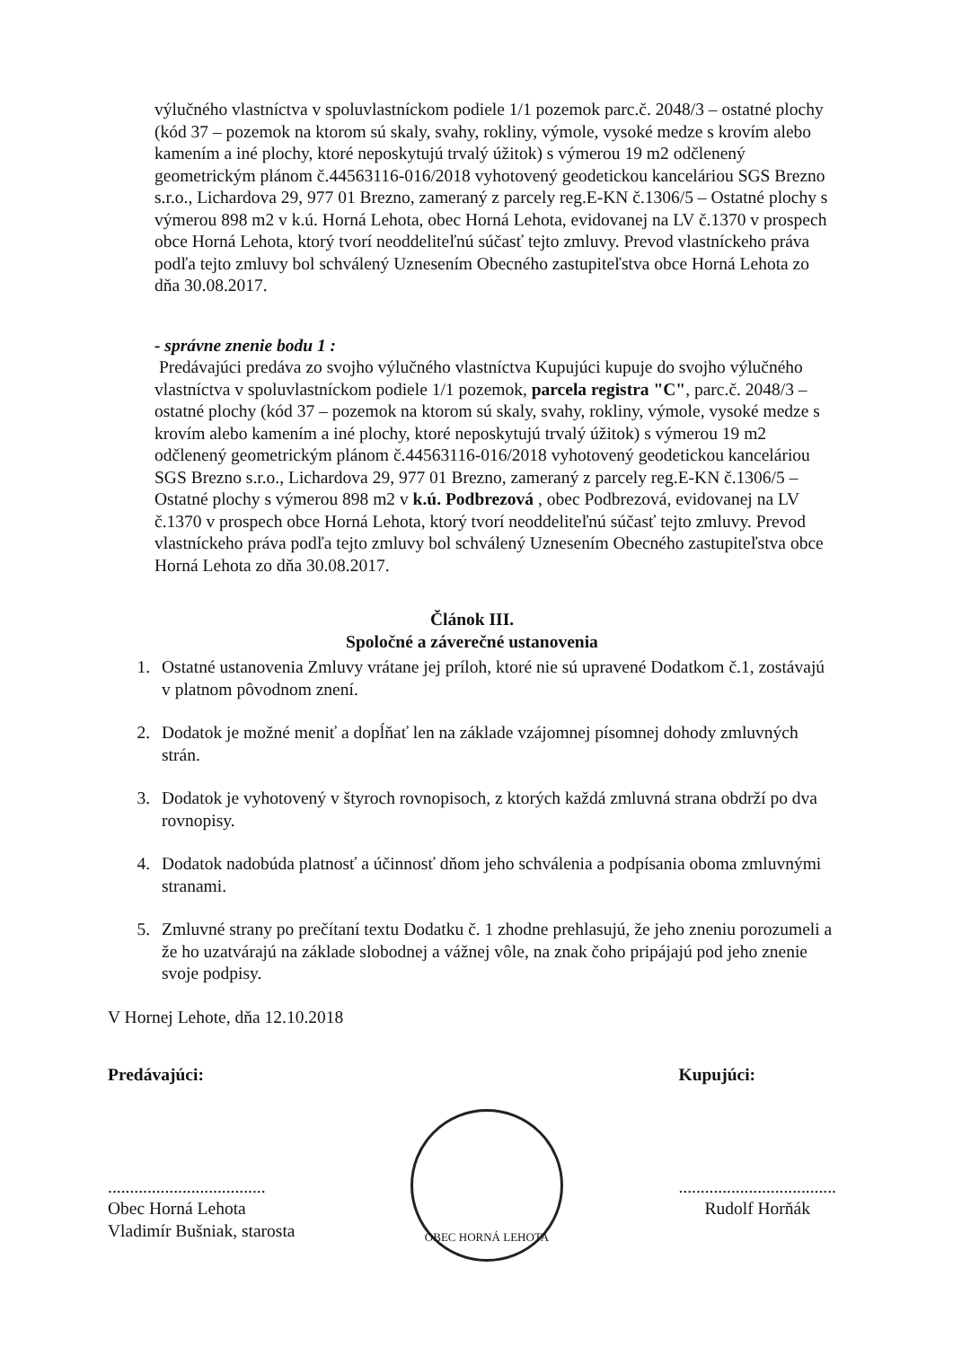výlučného vlastníctva v spoluvlastníckom podiele 1/1 pozemok parc.č. 2048/3 – ostatné plochy (kód 37 – pozemok na ktorom sú skaly, svahy, rokliny, výmole, vysoké medze s krovím alebo kamením a iné plochy, ktoré neposkytujú trvalý úžitok) s výmerou 19 m2 odčlenený geometrickým plánom č.44563116-016/2018 vyhotovený geodetickou kanceláriou SGS Brezno s.r.o., Lichardova 29, 977 01 Brezno, zameraný z parcely reg.E-KN č.1306/5 – Ostatné plochy s výmerou 898 m2 v k.ú. Horná Lehota, obec Horná Lehota, evidovanej na LV č.1370 v prospech obce Horná Lehota, ktorý tvorí neoddeliteľnú súčasť tejto zmluvy. Prevod vlastníckeho práva podľa tejto zmluvy bol schválený Uznesením Obecného zastupiteľstva obce Horná Lehota zo dňa 30.08.2017.
- správne znenie bodu 1 :
Predávajúci predáva zo svojho výlučného vlastníctva Kupujúci kupuje do svojho výlučného vlastníctva v spoluvlastníckom podiele 1/1 pozemok, parcela registra "C", parc.č. 2048/3 – ostatné plochy (kód 37 – pozemok na ktorom sú skaly, svahy, rokliny, výmole, vysoké medze s krovím alebo kamením a iné plochy, ktoré neposkytujú trvalý úžitok) s výmerou 19 m2 odčlenený geometrickým plánom č.44563116-016/2018 vyhotovený geodetickou kanceláriou SGS Brezno s.r.o., Lichardova 29, 977 01 Brezno, zameraný z parcely reg.E-KN č.1306/5 – Ostatné plochy s výmerou 898 m2 v k.ú. Podbrezová , obec Podbrezová, evidovanej na LV č.1370 v prospech obce Horná Lehota, ktorý tvorí neoddeliteľnú súčasť tejto zmluvy. Prevod vlastníckeho práva podľa tejto zmluvy bol schválený Uznesením Obecného zastupiteľstva obce Horná Lehota zo dňa 30.08.2017.
Článok III.
Spoločné a záverečné ustanovenia
1. Ostatné ustanovenia Zmluvy vrátane jej príloh, ktoré nie sú upravené Dodatkom č.1, zostávajú v platnom pôvodnom znení.
2. Dodatok je možné meniť a dopĺňať len na základe vzájomnej písomnej dohody zmluvných strán.
3. Dodatok je vyhotovený v štyroch rovnopisoch, z ktorých každá zmluvná strana obdrží po dva rovnopisy.
4. Dodatok nadobúda platnosť a účinnosť dňom jeho schválenia a podpísania oboma zmluvnými stranami.
5. Zmluvné strany po prečítaní textu Dodatku č. 1 zhodne prehlasujú, že jeho zneniu porozumeli a že ho uzatvárajú na základe slobodnej a vážnej vôle, na znak čoho pripájajú pod jeho znenie svoje podpisy.
V Hornej Lehote, dňa 12.10.2018
Predávajúci:
....................................
Obec Horná Lehota
Vladimír Bušniak, starosta
OBEC HORNÁ LEHOTA
Kupujúci:
....................................
Rudolf Horňák